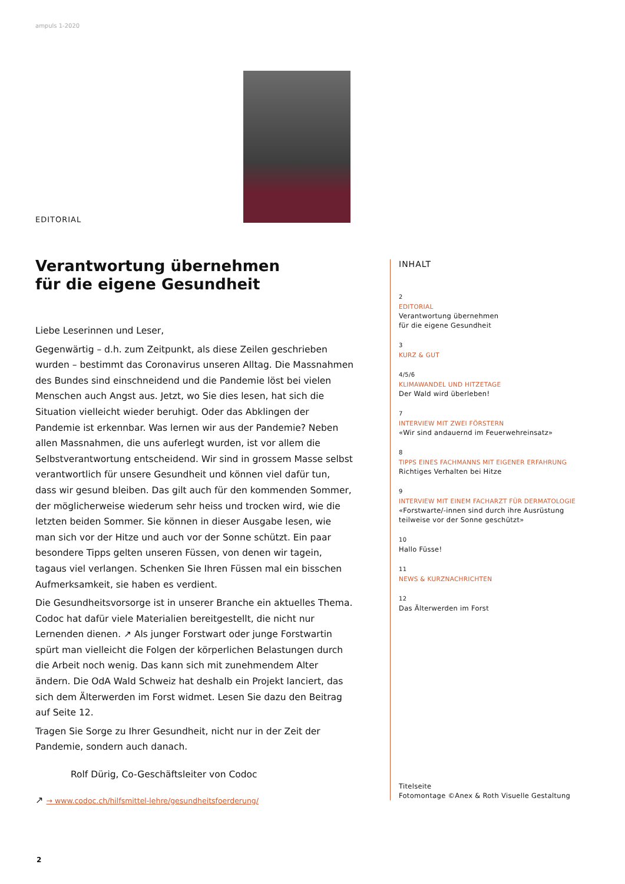ampuls 1-2020
EDITORIAL
Verantwortung übernehmen
für die eigene Gesundheit
Liebe Leserinnen und Leser,
Gegenwärtig – d.h. zum Zeitpunkt, als diese Zeilen geschrieben wurden – bestimmt das Coronavirus unseren Alltag. Die Massnahmen des Bundes sind einschneidend und die Pandemie löst bei vielen Menschen auch Angst aus. Jetzt, wo Sie dies lesen, hat sich die Situation vielleicht wieder beruhigt. Oder das Abklingen der Pandemie ist erkennbar. Was lernen wir aus der Pandemie? Neben allen Massnahmen, die uns auferlegt wurden, ist vor allem die Selbstverantwortung entscheidend. Wir sind in grossem Masse selbst verantwortlich für unsere Gesundheit und können viel dafür tun, dass wir gesund bleiben. Das gilt auch für den kommenden Sommer, der möglicherweise wiederum sehr heiss und trocken wird, wie die letzten beiden Sommer. Sie können in dieser Ausgabe lesen, wie man sich vor der Hitze und auch vor der Sonne schützt. Ein paar besondere Tipps gelten unseren Füssen, von denen wir tagein, tagaus viel verlangen. Schenken Sie Ihren Füssen mal ein bisschen Aufmerksamkeit, sie haben es verdient.
Die Gesundheitsvorsorge ist in unserer Branche ein aktuelles Thema. Codoc hat dafür viele Materialien bereitgestellt, die nicht nur Lernenden dienen. ↗ Als junger Forstwart oder junge Forstwartin spürt man vielleicht die Folgen der körperlichen Belastungen durch die Arbeit noch wenig. Das kann sich mit zunehmendem Alter ändern. Die OdA Wald Schweiz hat deshalb ein Projekt lanciert, das sich dem Älterwerden im Forst widmet. Lesen Sie dazu den Beitrag auf Seite 12.
Tragen Sie Sorge zu Ihrer Gesundheit, nicht nur in der Zeit der Pandemie, sondern auch danach.
Rolf Dürig, Co-Geschäftsleiter von Codoc
↗ → www.codoc.ch/hilfsmittel-lehre/gesundheitsfoerderung/
INHALT
2
EDITORIAL
Verantwortung übernehmen
für die eigene Gesundheit
3
KURZ & GUT
4/5/6
KLIMAWANDEL UND HITZETAGE
Der Wald wird überleben!
7
INTERVIEW MIT ZWEI FÖRSTERN
«Wir sind andauernd im Feuerwehreinsatz»
8
TIPPS EINES FACHMANNS MIT EIGENER ERFAHRUNG
Richtiges Verhalten bei Hitze
9
INTERVIEW MIT EINEM FACHARZT FÜR DERMATOLOGIE
«Forstwarte/-innen sind durch ihre Ausrüstung teilweise vor der Sonne geschützt»
10
Hallo Füsse!
11
NEWS & KURZNACHRICHTEN
12
Das Älterwerden im Forst
Titelseite
Fotomontage ©Anex & Roth Visuelle Gestaltung
2